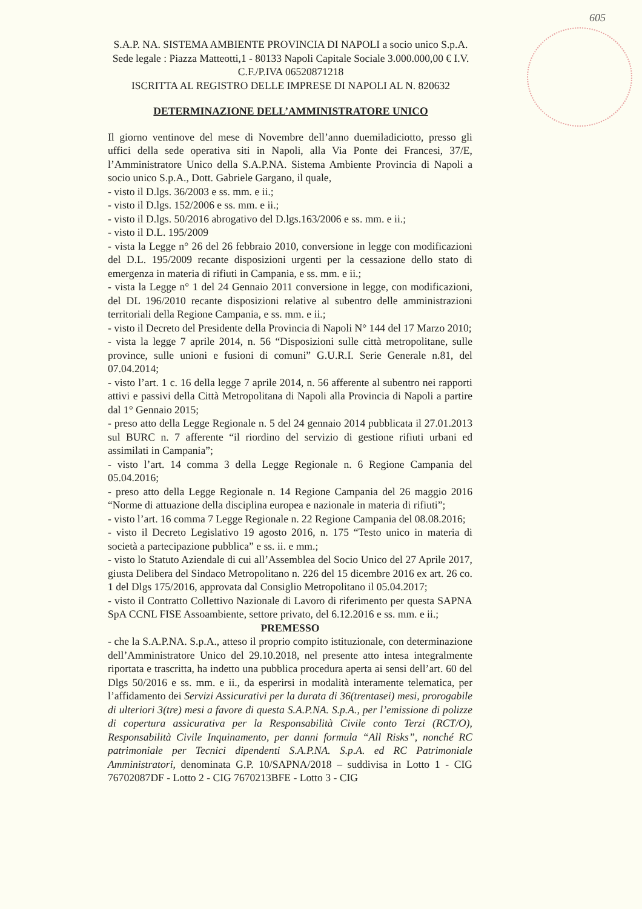605
S.A.P. NA. SISTEMA AMBIENTE PROVINCIA DI NAPOLI a socio unico S.p.A.
Sede legale : Piazza Matteotti,1 - 80133 Napoli Capitale Sociale 3.000.000,00 € I.V.
C.F./P.IVA 06520871218
ISCRITTA AL REGISTRO DELLE IMPRESE DI NAPOLI AL N. 820632
DETERMINAZIONE DELL’AMMINISTRATORE UNICO
Il giorno ventinove del mese di Novembre dell’anno duemiladiciotto, presso gli uffici della sede operativa siti in Napoli, alla Via Ponte dei Francesi, 37/E, l’Amministratore Unico della S.A.P.NA. Sistema Ambiente Provincia di Napoli a socio unico S.p.A., Dott. Gabriele Gargano, il quale,
- visto il D.lgs. 36/2003 e ss. mm. e ii.;
- visto il D.lgs. 152/2006 e ss. mm. e ii.;
- visto il D.lgs. 50/2016 abrogativo del D.lgs.163/2006 e ss. mm. e ii.;
- visto il D.L. 195/2009
- vista la Legge n° 26 del 26 febbraio 2010, conversione in legge con modificazioni del D.L. 195/2009 recante disposizioni urgenti per la cessazione dello stato di emergenza in materia di rifiuti in Campania, e ss. mm. e ii.;
- vista la Legge n° 1 del 24 Gennaio 2011 conversione in legge, con modificazioni, del DL 196/2010 recante disposizioni relative al subentro delle amministrazioni territoriali della Regione Campania, e ss. mm. e ii.;
- visto il Decreto del Presidente della Provincia di Napoli N° 144 del 17 Marzo 2010;
- vista la legge 7 aprile 2014, n. 56 “Disposizioni sulle città metropolitane, sulle province, sulle unioni e fusioni di comuni” G.U.R.I. Serie Generale n.81, del 07.04.2014;
- visto l’art. 1 c. 16 della legge 7 aprile 2014, n. 56 afferente al subentro nei rapporti attivi e passivi della Città Metropolitana di Napoli alla Provincia di Napoli a partire dal 1° Gennaio 2015;
- preso atto della Legge Regionale n. 5 del 24 gennaio 2014 pubblicata il 27.01.2013 sul BURC n. 7 afferente “il riordino del servizio di gestione rifiuti urbani ed assimilati in Campania”;
- visto l’art. 14 comma 3 della Legge Regionale n. 6 Regione Campania del 05.04.2016;
- preso atto della Legge Regionale n. 14 Regione Campania del 26 maggio 2016 “Norme di attuazione della disciplina europea e nazionale in materia di rifiuti”;
- visto l’art. 16 comma 7 Legge Regionale n. 22 Regione Campania del 08.08.2016;
- visto il Decreto Legislativo 19 agosto 2016, n. 175 “Testo unico in materia di società a partecipazione pubblica” e ss. ii. e mm.;
- visto lo Statuto Aziendale di cui all’Assemblea del Socio Unico del 27 Aprile 2017, giusta Delibera del Sindaco Metropolitano n. 226 del 15 dicembre 2016 ex art. 26 co. 1 del Dlgs 175/2016, approvata dal Consiglio Metropolitano il 05.04.2017;
- visto il Contratto Collettivo Nazionale di Lavoro di riferimento per questa SAPNA SpA CCNL FISE Assoambiente, settore privato, del 6.12.2016 e ss. mm. e ii.;
PREMESSO
- che la S.A.P.NA. S.p.A., atteso il proprio compito istituzionale, con determinazione dell’Amministratore Unico del 29.10.2018, nel presente atto intesa integralmente riportata e trascritta, ha indetto una pubblica procedura aperta ai sensi dell’art. 60 del Dlgs 50/2016 e ss. mm. e ii., da esperirsi in modalità interamente telematica, per l’affidamento dei Servizi Assicurativi per la durata di 36(trentasei) mesi, prorogabile di ulteriori 3(tre) mesi a favore di questa S.A.P.NA. S.p.A., per l’emissione di polizze di copertura assicurativa per la Responsabilità Civile conto Terzi (RCT/O), Responsabilità Civile Inquinamento, per danni formula “All Risks”, nonché RC patrimoniale per Tecnici dipendenti S.A.P.NA. S.p.A. ed RC Patrimoniale Amministratori, denominata G.P. 10/SAPNA/2018 – suddivisa in Lotto 1 - CIG 76702087DF - Lotto 2 - CIG 7670213BFE - Lotto 3 - CIG